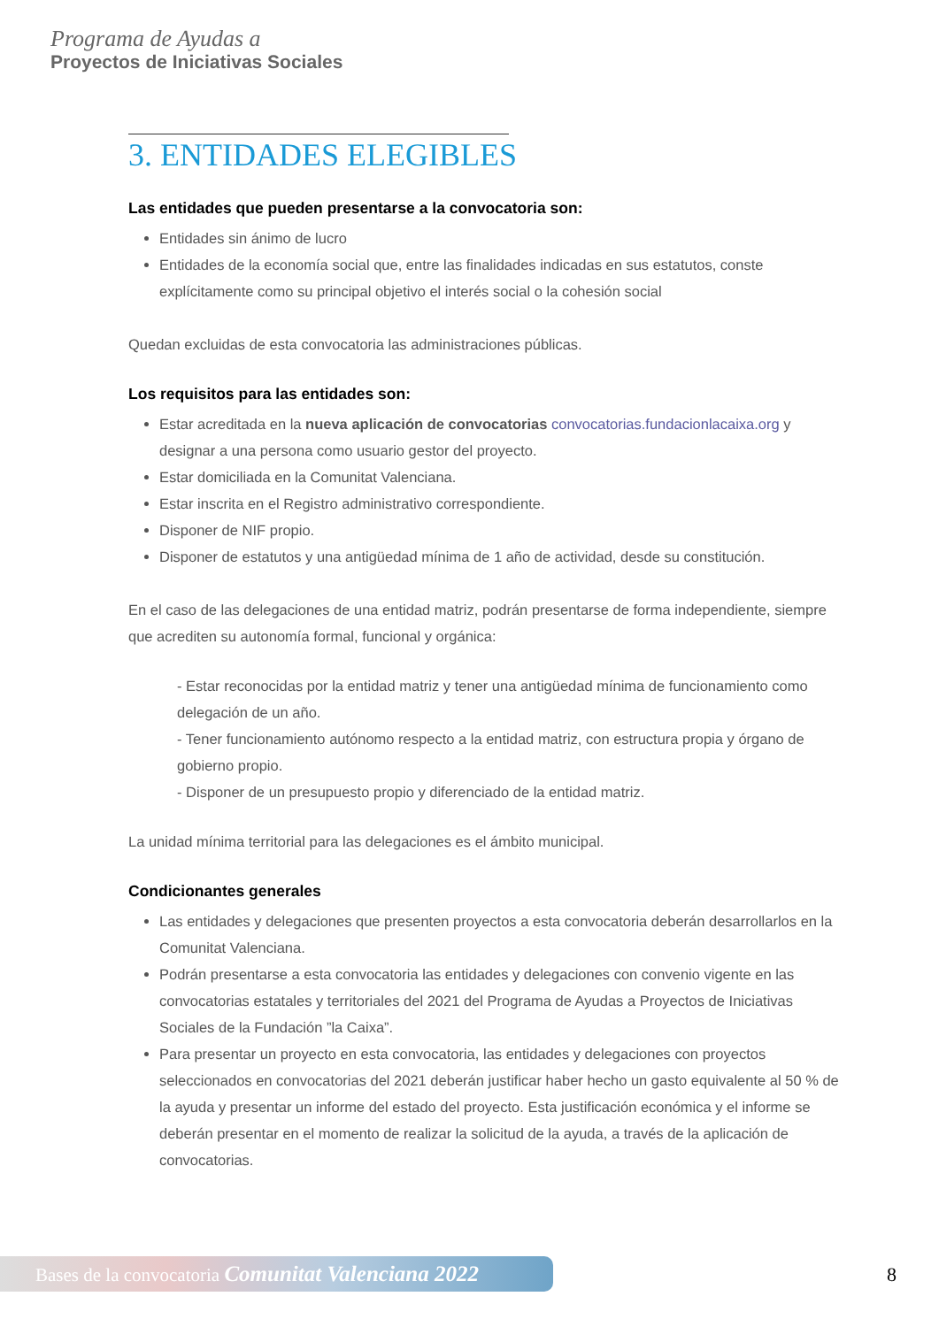Programa de Ayudas a
Proyectos de Iniciativas Sociales
3. ENTIDADES ELEGIBLES
Las entidades que pueden presentarse a la convocatoria son:
Entidades sin ánimo de lucro
Entidades de la economía social que, entre las finalidades indicadas en sus estatutos, conste explícitamente como su principal objetivo el interés social o la cohesión social
Quedan excluidas de esta convocatoria las administraciones públicas.
Los requisitos para las entidades son:
Estar acreditada en la nueva aplicación de convocatorias convocatorias.fundacionlacaixa.org y designar a una persona como usuario gestor del proyecto.
Estar domiciliada en la Comunitat Valenciana.
Estar inscrita en el Registro administrativo correspondiente.
Disponer de NIF propio.
Disponer de estatutos y una antigüedad mínima de 1 año de actividad, desde su constitución.
En el caso de las delegaciones de una entidad matriz, podrán presentarse de forma independiente, siempre que acrediten su autonomía formal, funcional y orgánica:
- Estar reconocidas por la entidad matriz y tener una antigüedad mínima de funcionamiento como delegación de un año.
- Tener funcionamiento autónomo respecto a la entidad matriz, con estructura propia y órgano de gobierno propio.
- Disponer de un presupuesto propio y diferenciado de la entidad matriz.
La unidad mínima territorial para las delegaciones es el ámbito municipal.
Condicionantes generales
Las entidades y delegaciones que presenten proyectos a esta convocatoria deberán desarrollarlos en la Comunitat Valenciana.
Podrán presentarse a esta convocatoria las entidades y delegaciones con convenio vigente en las convocatorias estatales y territoriales del 2021 del Programa de Ayudas a Proyectos de Iniciativas Sociales de la Fundación ”la Caixa”.
Para presentar un proyecto en esta convocatoria, las entidades y delegaciones con proyectos seleccionados en convocatorias del 2021 deberán justificar haber hecho un gasto equivalente al 50 % de la ayuda y presentar un informe del estado del proyecto. Esta justificación económica y el informe se deberán presentar en el momento de realizar la solicitud de la ayuda, a través de la aplicación de convocatorias.
Bases de la convocatoria Comunitat Valenciana 2022
8